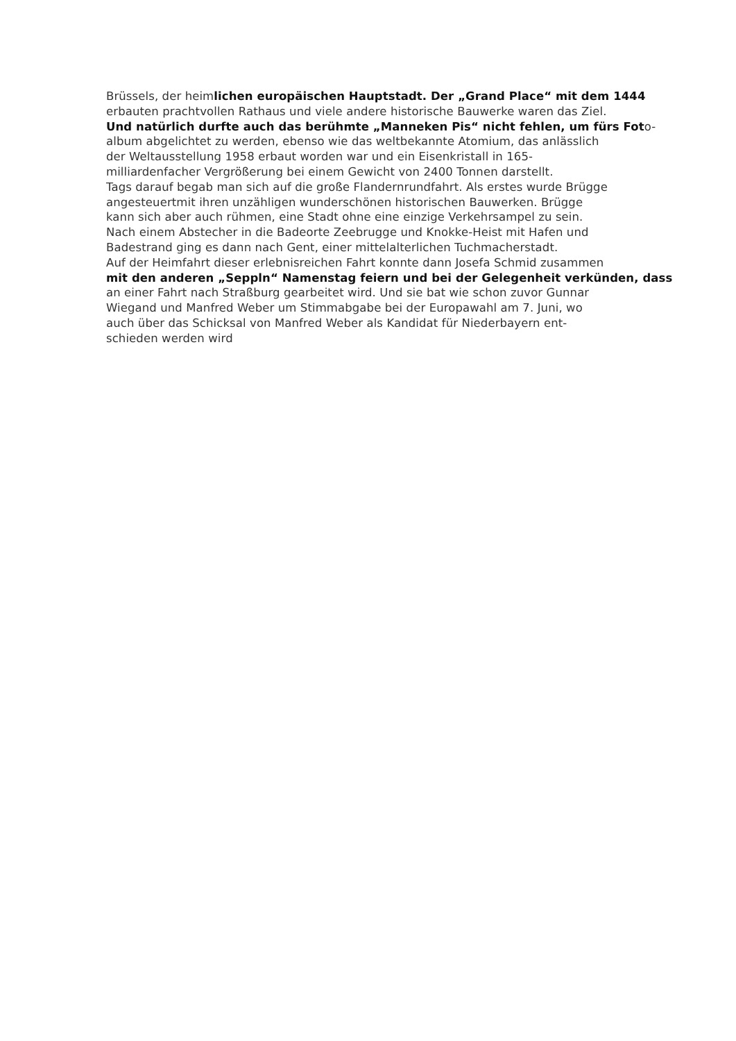Brüssels, der heimlichen europäischen Hauptstadt. Der „Grand Place“ mit dem 1444
erbauten prachtvollen Rathaus und viele andere historische Bauwerke waren das Ziel.
Und natürlich durfte auch das berühmte „Manneken Pis“ nicht fehlen, um fürs Foto-
album abgelichtet zu werden, ebenso wie das weltbekannte Atomium, das anlässlich
der Weltausstellung 1958 erbaut worden war und ein Eisenkristall in 165-
milliardenfacher Vergrößerung bei einem Gewicht von 2400 Tonnen darstellt.
Tags darauf begab man sich auf die große Flandernrundfahrt. Als erstes wurde Brügge
angesteuertmit ihren unzähligen wunderschönen historischen Bauwerken. Brügge
kann sich aber auch rühmen, eine Stadt ohne eine einzige Verkehrsampel zu sein.
Nach einem Abstecher in die Badeorte Zeebrugge und Knokke-Heist mit Hafen und
Badestrand ging es dann nach Gent, einer mittelalterlichen Tuchmacherstadt.
Auf der Heimfahrt dieser erlebnisreichen Fahrt konnte dann Josefa Schmid zusammen
mit den anderen „Seppln“ Namenstag feiern und bei der Gelegenheit verkünden, dass
an einer Fahrt nach Straßburg gearbeitet wird. Und sie bat wie schon zuvor Gunnar
Wiegand und Manfred Weber um Stimmabgabe bei der Europawahl am 7. Juni, wo
auch über das Schicksal von Manfred Weber als Kandidat für Niederbayern ent-
schieden werden wird